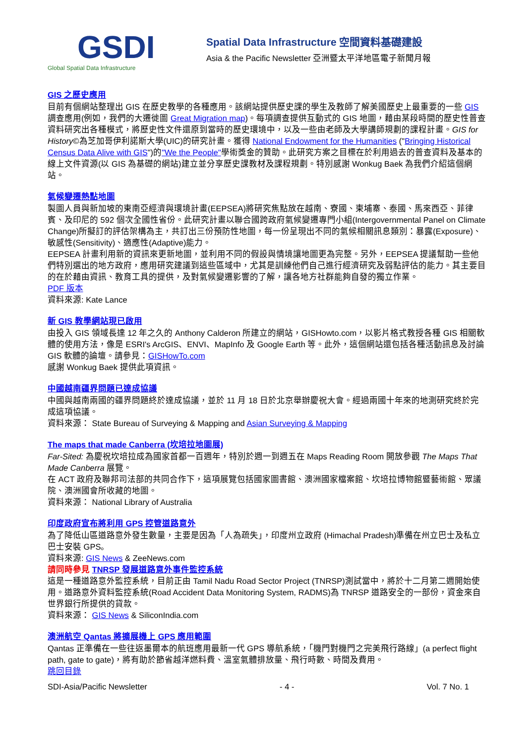GSDI
Global Spatial Data Infrastructure
Spatial Data Infrastructure 空間資料基礎建設
Asia & the Pacific Newsletter 亞洲暨太平洋地區電子新聞月報
GIS 之歷史應用
目前有個網站整理出 GIS 在歷史教學的各種應用。該網站提供歷史課的學生及教師了解美國歷史上最重要的一些 GIS 調查應用(例如，我們的大遷徙圖 Great Migration map)。每項調查提供互動式的 GIS 地圖，藉由某段時間的歷史性普查資料研究出各種模式，將歷史性文件還原到當時的歷史環境中，以及一些由老師及大學講師規劃的課程計畫。GIS for History©為芝加哥伊利諾斯大學(UIC)的研究計畫。獲得 National Endowment for the Humanities ("Bringing Historical Census Data Alive with GIS")的"We the People"學術獎金的贊助。此研究方案之目標在於利用過去的普查資料及基本的線上文件資源(以 GIS 為基礎的網站)建立並分享歷史課教材及課程規劃。特別感謝 Wonkug Baek 為我們介紹這個網站。
氣候變遷熱點地圖
製圖人員與新加坡的東南亞經濟與環境計畫(EEPSEA)將研究焦點放在越南、寮國、柬埔寨、泰國、馬來西亞、菲律賓、及印尼的 592 個次全國性省份。此研究計畫以聯合國跨政府氣候變遷專門小組(Intergovernmental Panel on Climate Change)所擬訂的評估架構為主，共訂出三份預防性地圖，每一份呈現出不同的氣候相關訊息類別：暴露(Exposure)、敏感性(Sensitivity)、適應性(Adaptive)能力。
EEPSEA 計畫利用新的資訊來更新地圖，並利用不同的假設與情境讓地圖更為完整。另外，EEPSEA 提議幫助一些他們特別選出的地方政府，應用研究建議到這些區域中，尤其是訓練他們自己進行經濟研究及弱點評估的能力。其主要目的在於藉由資訊、教育工具的提供，及對氣候變遷影響的了解，讓各地方社群能夠自發的獨立作業。
PDF 版本
資料來源: Kate Lance
新 GIS 教學網站現已啟用
由投入 GIS 領域長達 12 年之久的 Anthony Calderon 所建立的網站，GISHowto.com，以影片格式教授各種 GIS 相關軟體的使用方法，像是 ESRI's ArcGIS、ENVI、MapInfo 及 Google Earth 等。此外，這個網站還包括各種活動訊息及討論 GIS 軟體的論壇。請參見：GISHowTo.com
感謝 Wonkug Baek 提供此項資訊。
中國越南疆界問題已達成協議
中國與越南兩國的疆界問題終於達成協議，並於 11 月 18 日於北京舉辦慶祝大會。經過兩國十年來的地測研究終於完成這項協議。
資料來源： State Bureau of Surveying & Mapping and Asian Surveying & Mapping
The maps that made Canberra (坎培拉地圖展)
Far-Sited: 為慶祝坎培拉成為國家首都一百週年，特別於週一到週五在 Maps Reading Room 開放參觀 The Maps That Made Canberra 展覽。
在 ACT 政府及聯邦司法部的共同合作下，這項展覽包括國家圖書館、澳洲國家檔案館、坎培拉博物館暨藝術館、眾議院、澳洲國會所收藏的地圖。
資料來源： National Library of Australia
印度政府宣布將利用 GPS 控管道路意外
為了降低山區道路意外發生數量，主要是因為「人為疏失」，印度州立政府 (Himachal Pradesh)準備在州立巴士及私立巴士安裝 GPS。
資料來源: GIS News & ZeeNews.com
請同時參見 TNRSP 發展道路意外事件監控系統
這是一種道路意外監控系統，目前正由 Tamil Nadu Road Sector Project (TNRSP)測試當中，將於十二月第二週開始使用。道路意外資料監控系統(Road Accident Data Monitoring System, RADMS)為 TNRSP 道路安全的一部份，資金來自世界銀行所提供的貸款。
資料來源： GIS News & SiliconIndia.com
澳洲航空 Qantas 將擴展機上 GPS 應用範圍
Qantas 正準備在一些往返墨爾本的航班應用最新一代 GPS 導航系統，「機門對機門之完美飛行路線」(a perfect flight path, gate to gate)，將有助於節省越洋燃料費、溫室氣體排放量、飛行時數、時間及費用。
跳回目錄
SDI-Asia/Pacific Newsletter - 4 - Vol. 7 No. 1